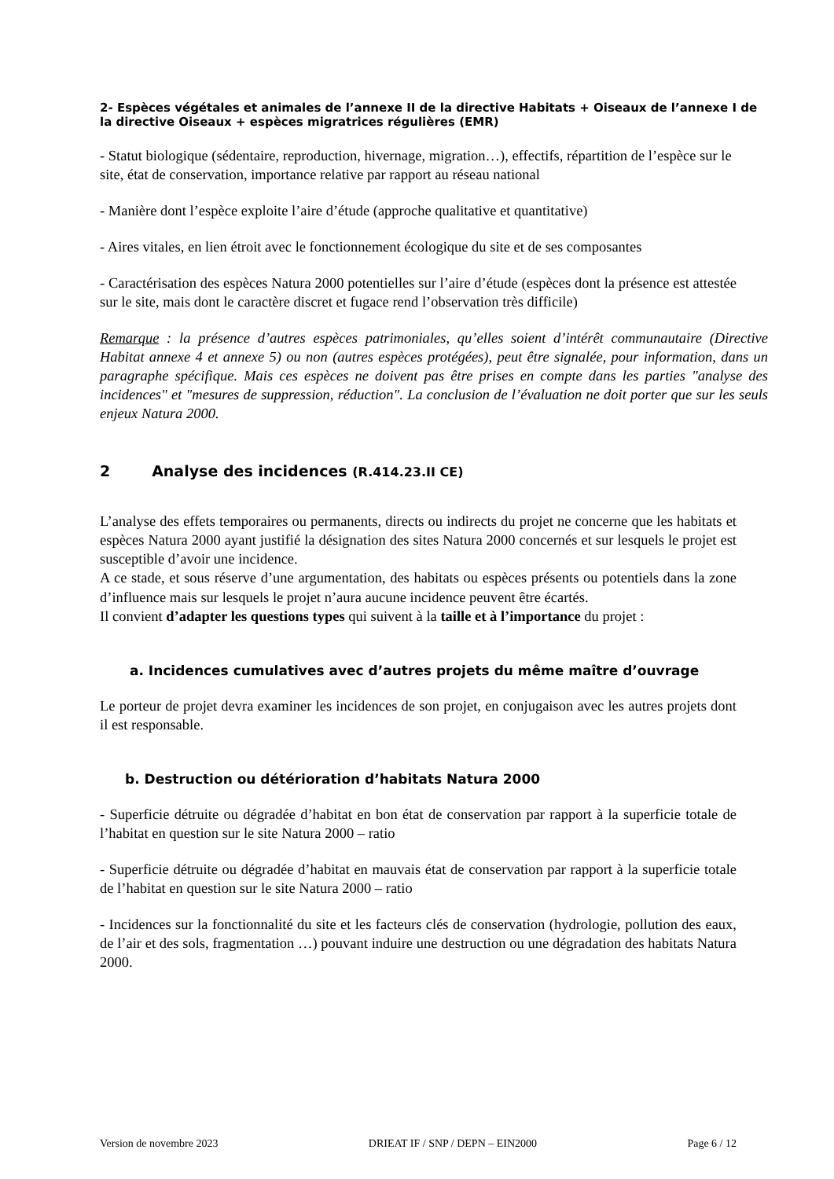2- Espèces végétales et animales de l’annexe II de la directive Habitats + Oiseaux de l’annexe I de la directive Oiseaux + espèces migratrices régulières (EMR)
- Statut biologique (sédentaire, reproduction, hivernage, migration…), effectifs, répartition de l’espèce sur le site, état de conservation, importance relative par rapport au réseau national
- Manière dont l’espèce exploite l’aire d’étude (approche qualitative et quantitative)
- Aires vitales, en lien étroit avec le fonctionnement écologique du site et de ses composantes
- Caractérisation des espèces Natura 2000 potentielles sur l’aire d’étude (espèces dont la présence est attestée sur le site, mais dont le caractère discret et fugace rend l’observation très difficile)
Remarque : la présence d’autres espèces patrimoniales, qu’elles soient d’intérêt communautaire (Directive Habitat annexe 4 et annexe 5) ou non (autres espèces protégées), peut être signalée, pour information, dans un paragraphe spécifique. Mais ces espèces ne doivent pas être prises en compte dans les parties "analyse des incidences" et "mesures de suppression, réduction". La conclusion de l’évaluation ne doit porter que sur les seuls enjeux Natura 2000.
2 Analyse des incidences (R.414.23.II CE)
L’analyse des effets temporaires ou permanents, directs ou indirects du projet ne concerne que les habitats et espèces Natura 2000 ayant justifié la désignation des sites Natura 2000 concernés et sur lesquels le projet est susceptible d’avoir une incidence.
A ce stade, et sous réserve d’une argumentation, des habitats ou espèces présents ou potentiels dans la zone d’influence mais sur lesquels le projet n’aura aucune incidence peuvent être écartés.
Il convient d’adapter les questions types qui suivent à la taille et à l’importance du projet :
a. Incidences cumulatives avec d’autres projets du même maître d’ouvrage
Le porteur de projet devra examiner les incidences de son projet, en conjugaison avec les autres projets dont il est responsable.
b. Destruction ou détérioration d’habitats Natura 2000
- Superficie détruite ou dégradée d’habitat en bon état de conservation par rapport à la superficie totale de l’habitat en question sur le site Natura 2000 – ratio
- Superficie détruite ou dégradée d’habitat en mauvais état de conservation par rapport à la superficie totale de l’habitat en question sur le site Natura 2000 – ratio
- Incidences sur la fonctionnalité du site et les facteurs clés de conservation (hydrologie, pollution des eaux, de l’air et des sols, fragmentation …) pouvant induire une destruction ou une dégradation des habitats Natura 2000.
Version de novembre 2023 DRIEAT IF / SNP / DEPN – EIN2000 Page 6 / 12